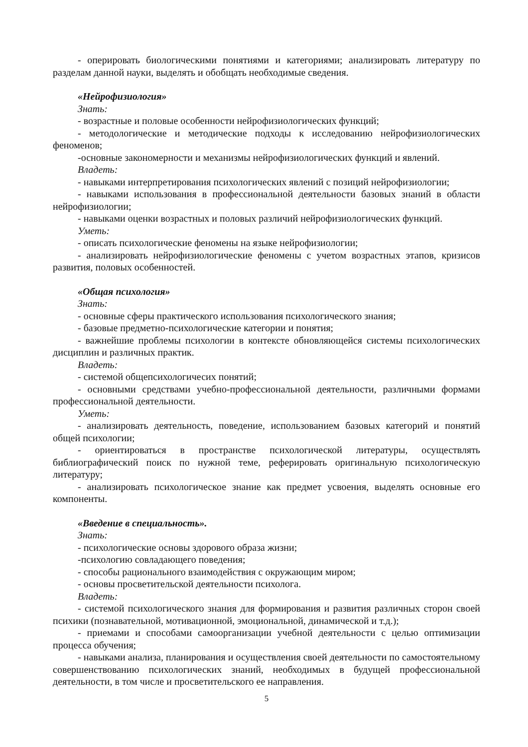- оперировать биологическими понятиями и категориями; анализировать литературу по разделам данной науки, выделять и обобщать необходимые сведения.
«Нейрофизиология»
Знать:
- возрастные и половые особенности нейрофизиологических функций;
- методологические и методические подходы к исследованию нейрофизиологических феноменов;
-основные закономерности и механизмы нейрофизиологических функций и явлений.
Владеть:
- навыками интерпретирования психологических явлений с позиций нейрофизиологии;
- навыками использования в профессиональной деятельности базовых знаний в области нейрофизиологии;
- навыками оценки возрастных и половых различий нейрофизиологических функций.
Уметь:
- описать психологические феномены на языке нейрофизиологии;
- анализировать нейрофизиологические феномены с учетом возрастных этапов, кризисов развития, половых особенностей.
«Общая психология»
Знать:
- основные сферы практического использования психологического знания;
- базовые предметно-психологические категории и понятия;
- важнейшие проблемы психологии в контексте обновляющейся системы психологических дисциплин и различных практик.
Владеть:
- системой общепсихологичесих понятий;
- основными средствами учебно-профессиональной деятельности, различными формами профессиональной деятельности.
Уметь:
- анализировать деятельность, поведение, использованием базовых категорий и понятий общей психологии;
- ориентироваться в пространстве психологической литературы, осуществлять библиографический поиск по нужной теме, реферировать оригинальную психологическую литературу;
- анализировать психологическое знание как предмет усвоения, выделять основные его компоненты.
«Введение в специальность».
Знать:
- психологические основы здорового образа жизни;
-психологию совладающего поведения;
- способы рационального взаимодействия с окружающим миром;
- основы просветительской деятельности психолога.
Владеть:
- системой психологического знания для формирования и развития различных сторон своей психики (познавательной, мотивационной, эмоциональной, динамической и т.д.);
- приемами и способами самоорганизации учебной деятельности с целью оптимизации процесса обучения;
- навыками анализа, планирования и осуществления своей деятельности по самостоятельному совершенствованию психологических знаний, необходимых в будущей профессиональной деятельности, в том числе и просветительского ее направления.
5